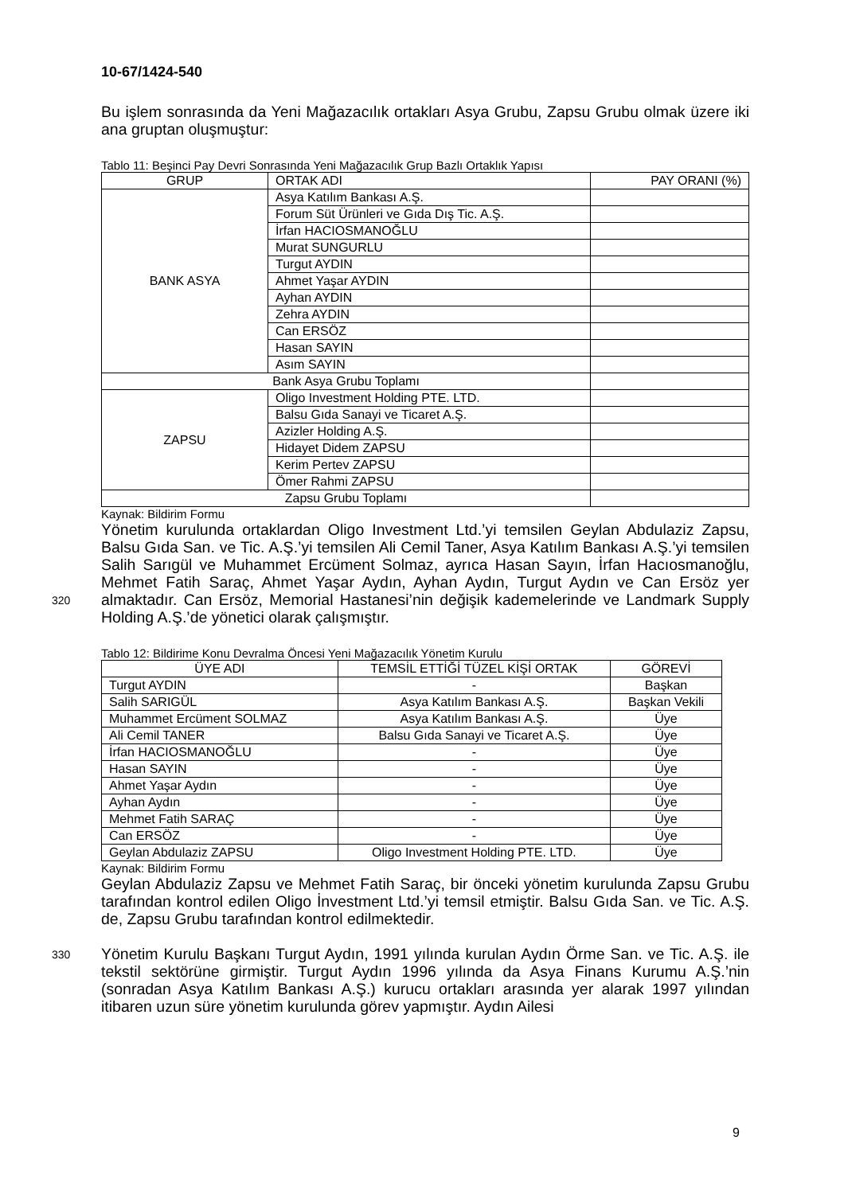10-67/1424-540
Bu işlem sonrasında da Yeni Mağazacılık ortakları Asya Grubu, Zapsu Grubu olmak üzere iki ana gruptan oluşmuştur:
Tablo 11: Beşinci Pay Devri Sonrasında Yeni Mağazacılık Grup Bazlı Ortaklık Yapısı
| GRUP | ORTAK ADI | PAY ORANI (%) |
| --- | --- | --- |
| BANK ASYA | Asya Katılım Bankası A.Ş. | |
| | Forum Süt Ürünleri ve Gıda Dış Tic. A.Ş. | |
| | İrfan HACIOSMANOĞLU | |
| | Murat SUNGURLU | |
| | Turgut AYDIN | |
| | Ahmet Yaşar AYDIN | |
| | Ayhan AYDIN | |
| | Zehra AYDIN | |
| | Can ERSÖZ | |
| | Hasan SAYIN | |
| | Asım SAYIN | |
| Bank Asya Grubu Toplamı | | |
| ZAPSU | Oligo Investment Holding PTE. LTD. | |
| | Balsu Gıda Sanayi ve Ticaret A.Ş. | |
| | Azizler Holding A.Ş. | |
| | Hidayet Didem ZAPSU | |
| | Kerim Pertev ZAPSU | |
| | Ömer Rahmi ZAPSU | |
| Zapsu Grubu Toplamı | | |
Kaynak: Bildirim Formu
320
Yönetim kurulunda ortaklardan Oligo Investment Ltd.’yi temsilen Geylan Abdulaziz Zapsu, Balsu Gıda San. ve Tic. A.Ş.’yi temsilen Ali Cemil Taner, Asya Katılım Bankası A.Ş.’yi temsilen Salih Sarıgül ve Muhammet Ercüment Solmaz, ayrıca Hasan Sayın, İrfan Hacıosmanoğlu, Mehmet Fatih Saraç, Ahmet Yaşar Aydın, Ayhan Aydın, Turgut Aydın ve Can Ersöz yer almaktadır. Can Ersöz, Memorial Hastanesi’nin değişik kademelerinde ve Landmark Supply Holding A.Ş.’de yönetici olarak çalışmıştır.
Tablo 12: Bildirime Konu Devralma Öncesi Yeni Mağazacılık Yönetim Kurulu
| ÜYE ADI | TEMSİL ETTİĞİ TÜZEL KİŞİ ORTAK | GÖREVİ |
| --- | --- | --- |
| Turgut AYDIN | - | Başkan |
| Salih SARIGÜL | Asya Katılım Bankası A.Ş. | Başkan Vekili |
| Muhammet Ercüment SOLMAZ | Asya Katılım Bankası A.Ş. | Üye |
| Ali Cemil TANER | Balsu Gıda Sanayi ve Ticaret A.Ş. | Üye |
| İrfan HACIOSMANOĞLU | - | Üye |
| Hasan SAYIN | - | Üye |
| Ahmet Yaşar Aydın | - | Üye |
| Ayhan Aydın | - | Üye |
| Mehmet Fatih SARAÇ | - | Üye |
| Can ERSÖZ | - | Üye |
| Geylan Abdulaziz ZAPSU | Oligo Investment Holding PTE. LTD. | Üye |
Kaynak: Bildirim Formu
Geylan Abdulaziz Zapsu ve Mehmet Fatih Saraç, bir önceki yönetim kurulunda Zapsu Grubu tarafından kontrol edilen Oligo İnvestment Ltd.’yi temsil etmiştir. Balsu Gıda San. ve Tic. A.Ş. de, Zapsu Grubu tarafından kontrol edilmektedir.
330
Yönetim Kurulu Başkanı Turgut Aydın, 1991 yılında kurulan Aydın Örme San. ve Tic. A.Ş. ile tekstil sektörüne girmiştir. Turgut Aydın 1996 yılında da Asya Finans Kurumu A.Ş.’nin (sonradan Asya Katılım Bankası A.Ş.) kurucu ortakları arasında yer alarak 1997 yılından itibaren uzun süre yönetim kurulunda görev yapmıştır. Aydın Ailesi
9